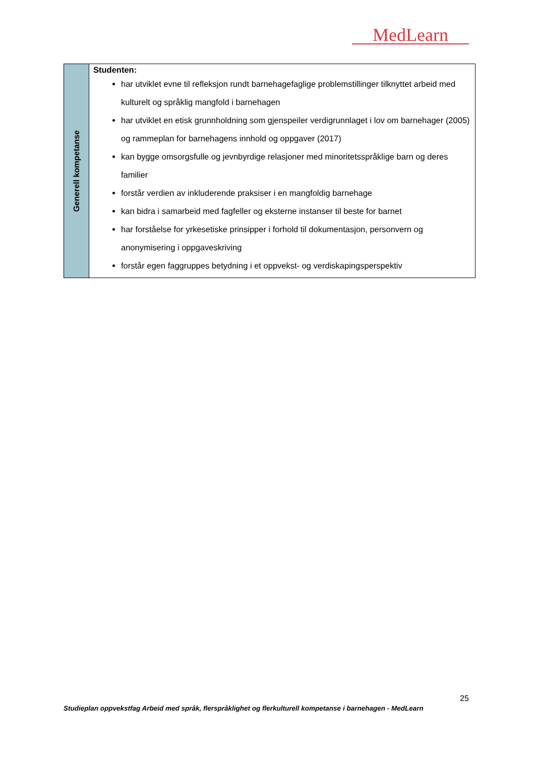MedLearn
| Generell kompetanse | Studenten: har utviklet evne til refleksjon rundt barnehagefaglige problemstillinger tilknyttet arbeid med kulturelt og språklig mangfold i barnehagen har utviklet en etisk grunnholdning som gjenspeiler verdigrunnlaget i lov om barnehager (2005) og rammeplan for barnehagens innhold og oppgaver (2017) kan bygge omsorgsfulle og jevnbyrdige relasjoner med minoritetsspråklige barn og deres familier forstår verdien av inkluderende praksiser i en mangfoldig barnehage kan bidra i samarbeid med fagfeller og eksterne instanser til beste for barnet har forståelse for yrkesetiske prinsipper i forhold til dokumentasjon, personvern og anonymisering i oppgaveskriving forstår egen faggruppes betydning i et oppvekst- og verdiskapingsperspektiv |
25
Studieplan oppvekstfag Arbeid med språk, flerspråklighet og flerkulturell kompetanse i barnehagen - MedLearn